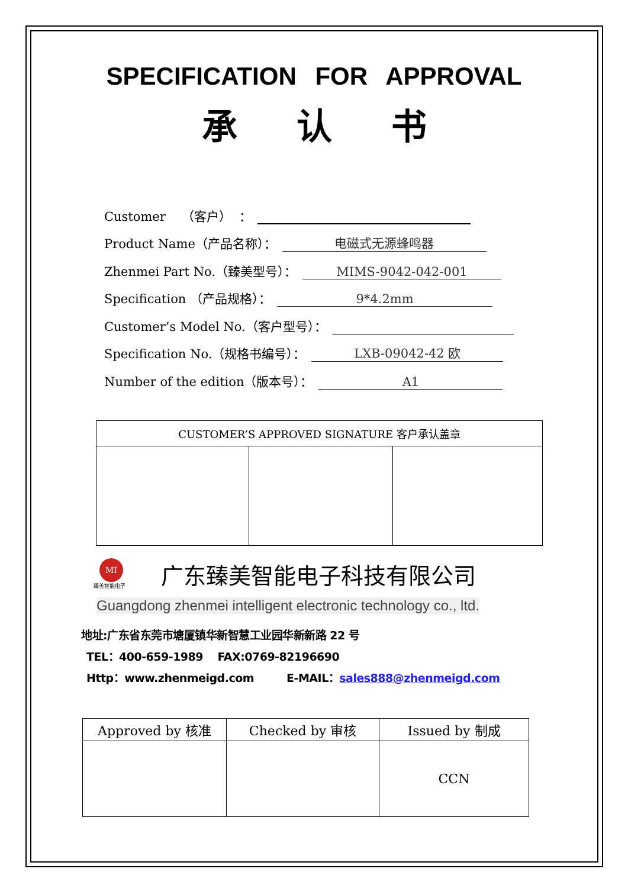SPECIFICATION FOR APPROVAL
承认书
Customer （客户） ：
Product Name（产品名称）： 电磁式无源蜂鸣器
Zhenmei Part No.（臻美型号）： MIMS-9042-042-001
Specification （产品规格）： 9*4.2mm
Customer’s Model No.（客户型号）：
Specification No.（规格书编号）： LXB-09042-42 欧
Number of the edition（版本号）： A1
| CUSTOMER’S APPROVED SIGNATURE 客户承认盖章 | | |
| --- | --- | --- |
MI
臻美智能电子
广东臻美智能电子科技有限公司
Guangdong zhenmei intelligent electronic technology co., ltd.
地址:广东省东莞市塘厦镇华新智慧工业园华新新路 22 号
TEL：400-659-1989 FAX:0769-82196690
Http：www.zhenmeigd.com E-MAIL：sales888@zhenmeigd.com
| Approved by 核准 | Checked by 审核 | Issued by 制成 |
| --- | --- | --- |
| | | CCN |